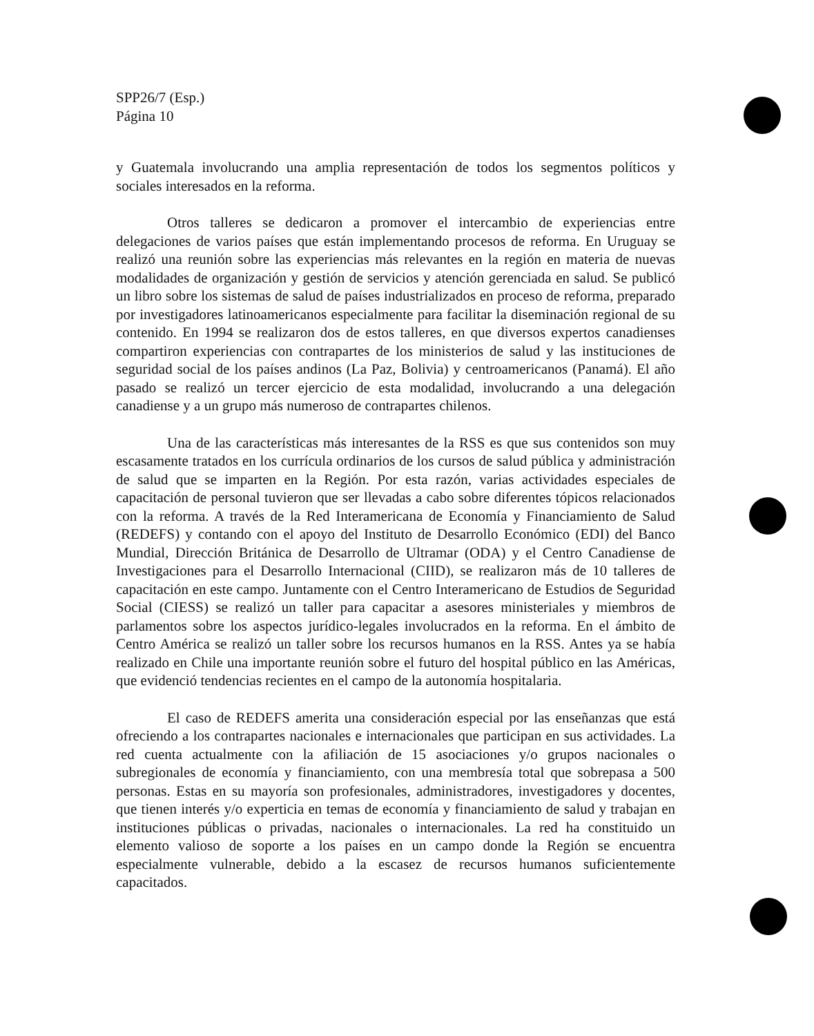SPP26/7 (Esp.)
Página 10
y Guatemala involucrando una amplia representación de todos los segmentos políticos y sociales interesados en la reforma.
Otros talleres se dedicaron a promover el intercambio de experiencias entre delegaciones de varios países que están implementando procesos de reforma. En Uruguay se realizó una reunión sobre las experiencias más relevantes en la región en materia de nuevas modalidades de organización y gestión de servicios y atención gerenciada en salud. Se publicó un libro sobre los sistemas de salud de países industrializados en proceso de reforma, preparado por investigadores latinoamericanos especialmente para facilitar la diseminación regional de su contenido. En 1994 se realizaron dos de estos talleres, en que diversos expertos canadienses compartiron experiencias con contrapartes de los ministerios de salud y las instituciones de seguridad social de los países andinos (La Paz, Bolivia) y centroamericanos (Panamá). El año pasado se realizó un tercer ejercicio de esta modalidad, involucrando a una delegación canadiense y a un grupo más numeroso de contrapartes chilenos.
Una de las características más interesantes de la RSS es que sus contenidos son muy escasamente tratados en los currícula ordinarios de los cursos de salud pública y administración de salud que se imparten en la Región. Por esta razón, varias actividades especiales de capacitación de personal tuvieron que ser llevadas a cabo sobre diferentes tópicos relacionados con la reforma. A través de la Red Interamericana de Economía y Financiamiento de Salud (REDEFS) y contando con el apoyo del Instituto de Desarrollo Económico (EDI) del Banco Mundial, Dirección Británica de Desarrollo de Ultramar (ODA) y el Centro Canadiense de Investigaciones para el Desarrollo Internacional (CIID), se realizaron más de 10 talleres de capacitación en este campo. Juntamente con el Centro Interamericano de Estudios de Seguridad Social (CIESS) se realizó un taller para capacitar a asesores ministeriales y miembros de parlamentos sobre los aspectos jurídico-legales involucrados en la reforma. En el ámbito de Centro América se realizó un taller sobre los recursos humanos en la RSS. Antes ya se había realizado en Chile una importante reunión sobre el futuro del hospital público en las Américas, que evidenció tendencias recientes en el campo de la autonomía hospitalaria.
El caso de REDEFS amerita una consideración especial por las enseñanzas que está ofreciendo a los contrapartes nacionales e internacionales que participan en sus actividades. La red cuenta actualmente con la afiliación de 15 asociaciones y/o grupos nacionales o subregionales de economía y financiamiento, con una membresía total que sobrepasa a 500 personas. Estas en su mayoría son profesionales, administradores, investigadores y docentes, que tienen interés y/o experticia en temas de economía y financiamiento de salud y trabajan en instituciones públicas o privadas, nacionales o internacionales. La red ha constituido un elemento valioso de soporte a los países en un campo donde la Región se encuentra especialmente vulnerable, debido a la escasez de recursos humanos suficientemente capacitados.